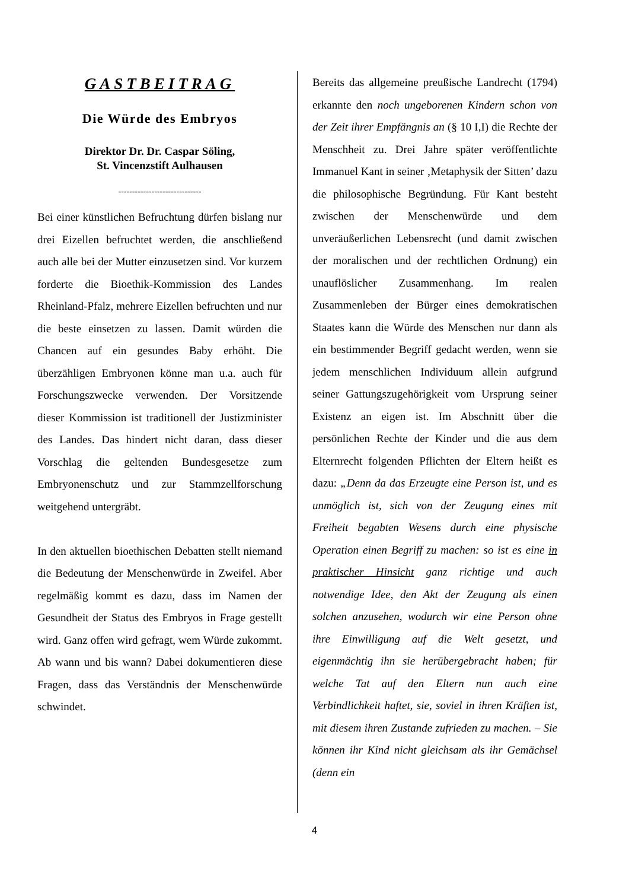GASTBEITRAG
Die Würde des Embryos
Direktor Dr. Dr. Caspar Söling,
St. Vincenzstift Aulhausen
------------------------------
Bei einer künstlichen Befruchtung dürfen bislang nur drei Eizellen befruchtet werden, die anschließend auch alle bei der Mutter einzusetzen sind. Vor kurzem forderte die Bioethik-Kommission des Landes Rheinland-Pfalz, mehrere Eizellen befruchten und nur die beste einsetzen zu lassen. Damit würden die Chancen auf ein gesundes Baby erhöht. Die überzähligen Embryonen könne man u.a. auch für Forschungszwecke verwenden. Der Vorsitzende dieser Kommission ist traditionell der Justizminister des Landes. Das hindert nicht daran, dass dieser Vorschlag die geltenden Bundesgesetze zum Embryonenschutz und zur Stammzellforschung weitgehend untergräbt.
In den aktuellen bioethischen Debatten stellt niemand die Bedeutung der Menschenwürde in Zweifel. Aber regelmäßig kommt es dazu, dass im Namen der Gesundheit der Status des Embryos in Frage gestellt wird. Ganz offen wird gefragt, wem Würde zukommt. Ab wann und bis wann? Dabei dokumentieren diese Fragen, dass das Verständnis der Menschenwürde schwindet.
Bereits das allgemeine preußische Landrecht (1794) erkannte den noch ungeborenen Kindern schon von der Zeit ihrer Empfängnis an (§ 10 I,I) die Rechte der Menschheit zu. Drei Jahre später veröffentlichte Immanuel Kant in seiner ‚Metaphysik der Sitten’ dazu die philosophische Begründung. Für Kant besteht zwischen der Menschenwürde und dem unveräußerlichen Lebensrecht (und damit zwischen der moralischen und der rechtlichen Ordnung) ein unauflöslicher Zusammenhang. Im realen Zusammenleben der Bürger eines demokratischen Staates kann die Würde des Menschen nur dann als ein bestimmender Begriff gedacht werden, wenn sie jedem menschlichen Individuum allein aufgrund seiner Gattungszugehörigkeit vom Ursprung seiner Existenz an eigen ist. Im Abschnitt über die persönlichen Rechte der Kinder und die aus dem Elternrecht folgenden Pflichten der Eltern heißt es dazu: „Denn da das Erzeugte eine Person ist, und es unmöglich ist, sich von der Zeugung eines mit Freiheit begabten Wesens durch eine physische Operation einen Begriff zu machen: so ist es eine in praktischer Hinsicht ganz richtige und auch notwendige Idee, den Akt der Zeugung als einen solchen anzusehen, wodurch wir eine Person ohne ihre Einwilligung auf die Welt gesetzt, und eigenmächtig ihn sie herübergebracht haben; für welche Tat auf den Eltern nun auch eine Verbindlichkeit haftet, sie, soviel in ihren Kräften ist, mit diesem ihren Zustande zufrieden zu machen. – Sie können ihr Kind nicht gleichsam als ihr Gemächsel (denn ein
4